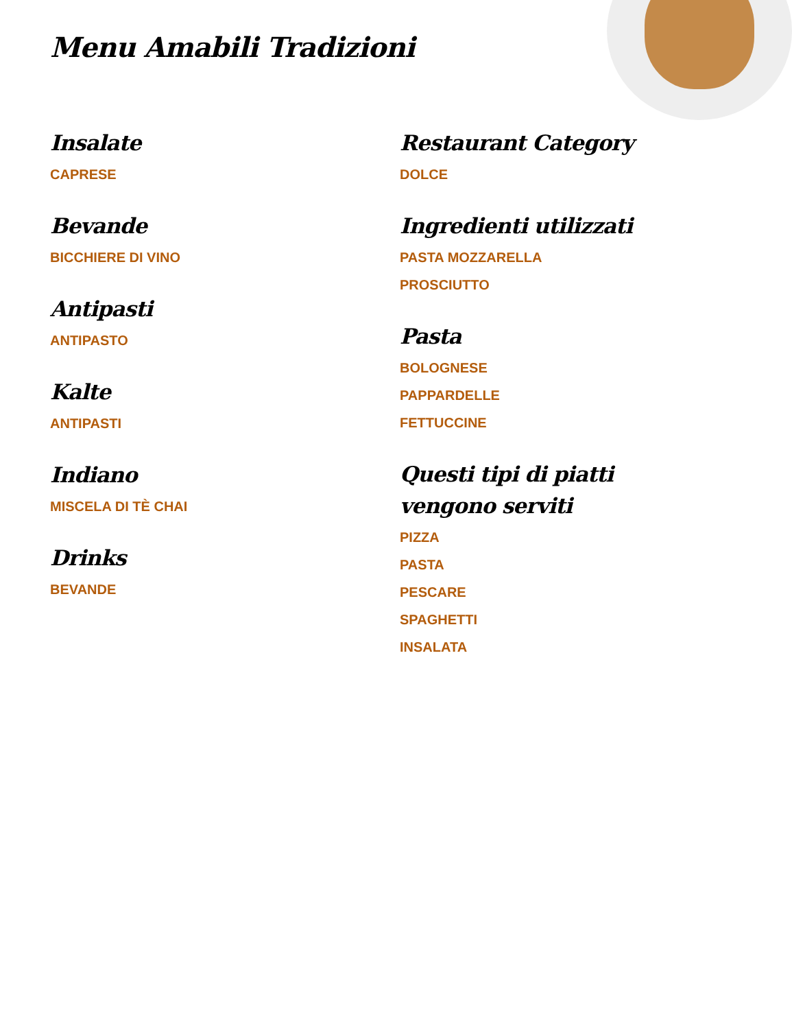Menu Amabili Tradizioni
Insalate
CAPRESE
Bevande
BICCHIERE DI VINO
Antipasti
ANTIPASTO
Kalte
ANTIPASTI
Indiano
MISCELA DI TÈ CHAI
Drinks
BEVANDE
Restaurant Category
DOLCE
Ingredienti utilizzati
PASTA MOZZARELLA
PROSCIUTTO
Pasta
BOLOGNESE
PAPPARDELLE
FETTUCCINE
Questi tipi di piatti vengono serviti
PIZZA
PASTA
PESCARE
SPAGHETTI
INSALATA